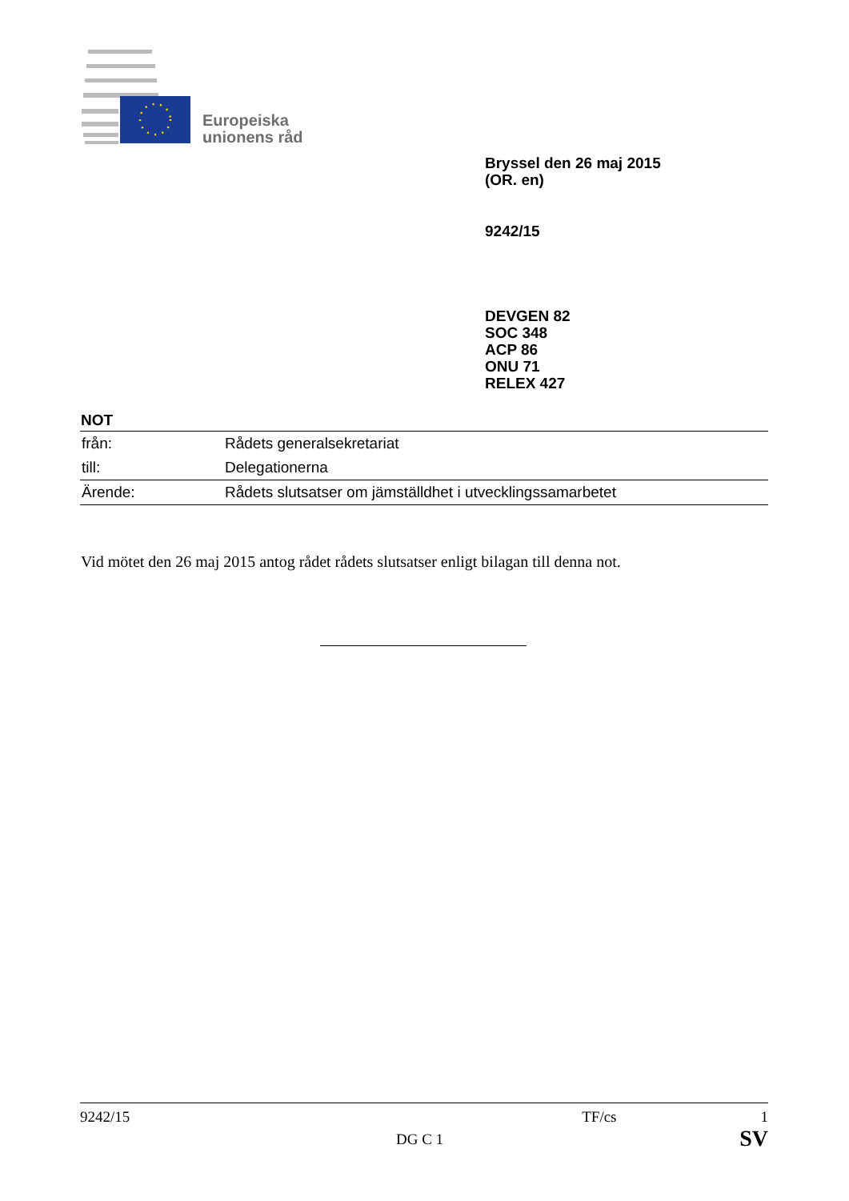Europeiska
unionens råd
Bryssel den 26 maj 2015
(OR. en)
9242/15
DEVGEN 82
SOC 348
ACP 86
ONU 71
RELEX 427
NOT
| från: | Rådets generalsekretariat |
| till: | Delegationerna |
| Ärende: | Rådets slutsatser om jämställdhet i utvecklingssamarbetet |
Vid mötet den 26 maj 2015 antog rådet rådets slutsatser enligt bilagan till denna not.
9242/15 TF/cs 1
DG C 1 SV